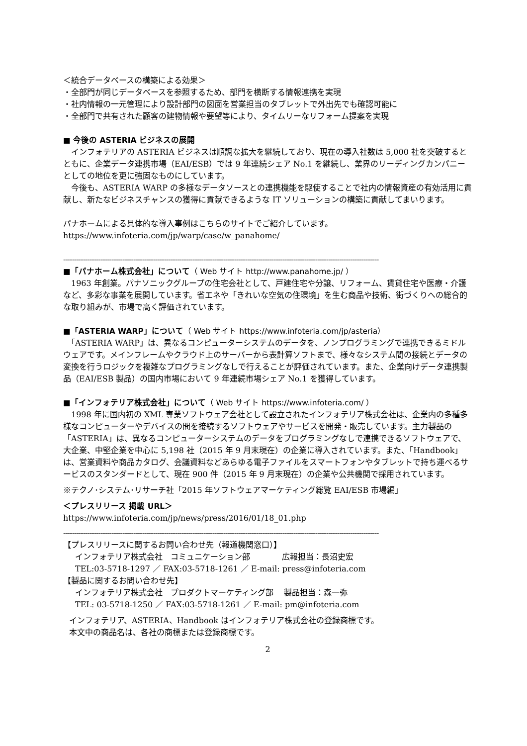＜統合データベースの構築による効果＞
・全部門が同じデータベースを参照するため、部門を横断する情報連携を実現
・社内情報の一元管理により設計部門の図面を営業担当のタブレットで外出先でも確認可能に
・全部門で共有された顧客の建物情報や要望等により、タイムリーなリフォーム提案を実現
■ 今後の ASTERIA ビジネスの展開
　インフォテリアの ASTERIA ビジネスは順調な拡大を継続しており、現在の導入社数は 5,000 社を突破するとともに、企業データ連携市場（EAI/ESB）では 9 年連続シェア No.1 を継続し、業界のリーディングカンパニーとしての地位を更に強固なものにしています。
　今後も、ASTERIA WARP の多様なデータソースとの連携機能を駆使することで社内の情報資産の有効活用に貢献し、新たなビジネスチャンスの獲得に貢献できるような IT ソリューションの構築に貢献してまいります。
パナホームによる具体的な導入事例はこちらのサイトでご紹介しています。
https://www.infoteria.com/jp/warp/case/w_panahome/
------------------------------------------------------------------------------------------------------------------------------------------------
■「パナホーム株式会社」について（ Web サイト http://www.panahome.jp/ ）
　1963 年創業。パナソニックグループの住宅会社として、戸建住宅や分譲、リフォーム、賃貸住宅や医療・介護など、多彩な事業を展開しています。省エネや「きれいな空気の住環境」を生む商品や技術、街づくりへの総合的な取り組みが、市場で高く評価されています。
■「ASTERIA WARP」について（ Web サイト https://www.infoteria.com/jp/asteria）
　「ASTERIA WARP」は、異なるコンピューターシステムのデータを、ノンプログラミングで連携できるミドルウェアです。メインフレームやクラウド上のサーバーから表計算ソフトまで、様々なシステム間の接続とデータの変換を行うロジックを複雑なプログラミングなしで行えることが評価されています。また、企業向けデータ連携製品（EAI/ESB 製品）の国内市場において 9 年連続市場シェア No.1 を獲得しています。
■「インフォテリア株式会社」について（ Web サイト https://www.infoteria.com/ ）
　1998 年に国内初の XML 専業ソフトウェア会社として設立されたインフォテリア株式会社は、企業内の多種多様なコンピューターやデバイスの間を接続するソフトウェアやサービスを開発・販売しています。主力製品の「ASTERIA」は、異なるコンピューターシステムのデータをプログラミングなしで連携できるソフトウェアで、大企業、中堅企業を中心に 5,198 社（2015 年 9 月末現在）の企業に導入されています。また、「Handbook」は、営業資料や商品カタログ、会議資料などあらゆる電子ファイルをスマートフォンやタブレットで持ち運べるサービスのスタンダードとして、現在 900 件（2015 年 9 月末現在）の企業や公共機関で採用されています。
※テクノ･システム･リサーチ社「2015 年ソフトウェアマーケティング総覧 EAI/ESB 市場編」
＜プレスリリース 掲載 URL＞
https://www.infoteria.com/jp/news/press/2016/01/18_01.php
------------------------------------------------------------------------------------------------------------------------------------------------
【プレスリリースに関するお問い合わせ先（報道機関窓口）】
インフォテリア株式会社　コミュニケーション部　　　　広報担当：長沼史宏
TEL:03-5718-1297 ／ FAX:03-5718-1261 ／ E-mail: press@infoteria.com
【製品に関するお問い合わせ先】
インフォテリア株式会社　プロダクトマーケティング部　 製品担当：森一弥
TEL: 03-5718-1250 ／ FAX:03-5718-1261 ／ E-mail: pm@infoteria.com
インフォテリア、ASTERIA、Handbook はインフォテリア株式会社の登録商標です。
本文中の商品名は、各社の商標または登録商標です。
2